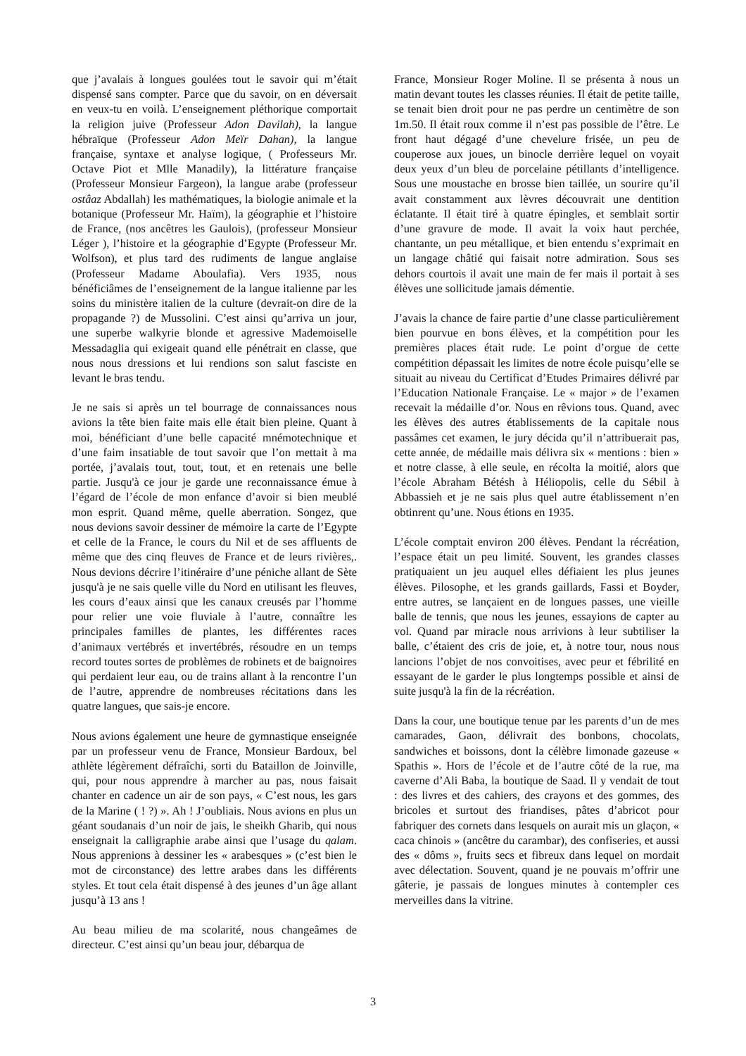que j’avalais à longues goulées tout le savoir qui m’était dispensé sans compter. Parce que du savoir, on en déversait en veux-tu en voilà. L’enseignement pléthorique comportait la religion juive (Professeur Adon Davilah), la langue hébraïque (Professeur Adon Meïr Dahan), la langue française, syntaxe et analyse logique, ( Professeurs Mr. Octave Piot et Mlle Manadily), la littérature française (Professeur Monsieur Fargeon), la langue arabe (professeur ostâaz Abdallah) les mathématiques, la biologie animale et la botanique (Professeur Mr. Haïm), la géographie et l’histoire de France, (nos ancêtres les Gaulois), (professeur Monsieur Léger ), l’histoire et la géographie d’Egypte (Professeur Mr. Wolfson), et plus tard des rudiments de langue anglaise (Professeur Madame Aboulafia). Vers 1935, nous bénéficiâmes de l’enseignement de la langue italienne par les soins du ministère italien de la culture (devrait-on dire de la propagande ?) de Mussolini. C’est ainsi qu’arriva un jour, une superbe walkyrie blonde et agressive Mademoiselle Messadaglia qui exigeait quand elle pénétrait en classe, que nous nous dressions et lui rendions son salut fasciste en levant le bras tendu.
Je ne sais si après un tel bourrage de connaissances nous avions la tête bien faite mais elle était bien pleine. Quant à moi, bénéficiant d’une belle capacité mnémotechnique et d’une faim insatiable de tout savoir que l’on mettait à ma portée, j’avalais tout, tout, tout, et en retenais une belle partie. Jusqu'à ce jour je garde une reconnaissance émue à l’égard de l’école de mon enfance d’avoir si bien meublé mon esprit. Quand même, quelle aberration. Songez, que nous devions savoir dessiner de mémoire la carte de l’Egypte et celle de la France, le cours du Nil et de ses affluents de même que des cinq fleuves de France et de leurs rivières,. Nous devions décrire l’itinéraire d’une péniche allant de Sète jusqu'à je ne sais quelle ville du Nord en utilisant les fleuves, les cours d’eaux ainsi que les canaux creusés par l’homme pour relier une voie fluviale à l’autre, connaître les principales familles de plantes, les différentes races d’animaux vertébrés et invertébrés, résoudre en un temps record toutes sortes de problèmes de robinets et de baignoires qui perdaient leur eau, ou de trains allant à la rencontre l’un de l’autre, apprendre de nombreuses récitations dans les quatre langues, que sais-je encore.
Nous avions également une heure de gymnastique enseignée par un professeur venu de France, Monsieur Bardoux, bel athlète légèrement défraîchi, sorti du Bataillon de Joinville, qui, pour nous apprendre à marcher au pas, nous faisait chanter en cadence un air de son pays, « C’est nous, les gars de la Marine ( ! ?) ». Ah ! J’oubliais. Nous avions en plus un géant soudanais d’un noir de jais, le sheikh Gharib, qui nous enseignait la calligraphie arabe ainsi que l’usage du qalam. Nous apprenions à dessiner les « arabesques » (c’est bien le mot de circonstance) des lettre arabes dans les différents styles. Et tout cela était dispensé à des jeunes d’un âge allant jusqu’à 13 ans !
Au beau milieu de ma scolarité, nous changeâmes de directeur. C’est ainsi qu’un beau jour, débarqua de
France, Monsieur Roger Moline. Il se présenta à nous un matin devant toutes les classes réunies. Il était de petite taille, se tenait bien droit pour ne pas perdre un centimètre de son 1m.50. Il était roux comme il n’est pas possible de l’être. Le front haut dégagé d’une chevelure frisée, un peu de couperose aux joues, un binocle derrière lequel on voyait deux yeux d’un bleu de porcelaine pétillants d’intelligence. Sous une moustache en brosse bien taillée, un sourire qu’il avait constamment aux lèvres découvrait une dentition éclatante. Il était tiré à quatre épingles, et semblait sortir d’une gravure de mode. Il avait la voix haut perchée, chantante, un peu métallique, et bien entendu s’exprimait en un langage châtié qui faisait notre admiration. Sous ses dehors courtois il avait une main de fer mais il portait à ses élèves une sollicitude jamais démentie.
J’avais la chance de faire partie d’une classe particulièrement bien pourvue en bons élèves, et la compétition pour les premières places était rude. Le point d’orgue de cette compétition dépassait les limites de notre école puisqu’elle se situait au niveau du Certificat d’Etudes Primaires délivré par l’Education Nationale Française. Le « major » de l’examen recevait la médaille d’or. Nous en rêvions tous. Quand, avec les élèves des autres établissements de la capitale nous passâmes cet examen, le jury décida qu’il n’attribuerait pas, cette année, de médaille mais délivra six « mentions : bien » et notre classe, à elle seule, en récolta la moitié, alors que l’école Abraham Bétésh à Héliopolis, celle du Sébil à Abbassieh et je ne sais plus quel autre établissement n’en obtinrent qu’une. Nous étions en 1935.
L’école comptait environ 200 élèves. Pendant la récréation, l’espace était un peu limité. Souvent, les grandes classes pratiquaient un jeu auquel elles défiaient les plus jeunes élèves. Pilosophe, et les grands gaillards, Fassi et Boyder, entre autres, se lançaient en de longues passes, une vieille balle de tennis, que nous les jeunes, essayions de capter au vol. Quand par miracle nous arrivions à leur subtiliser la balle, c’étaient des cris de joie, et, à notre tour, nous nous lancions l’objet de nos convoitises, avec peur et fébrilité en essayant de le garder le plus longtemps possible et ainsi de suite jusqu'à la fin de la récréation.
Dans la cour, une boutique tenue par les parents d’un de mes camarades, Gaon, délivrait des bonbons, chocolats, sandwiches et boissons, dont la célèbre limonade gazeuse « Spathis ». Hors de l’école et de l’autre côté de la rue, ma caverne d’Ali Baba, la boutique de Saad. Il y vendait de tout : des livres et des cahiers, des crayons et des gommes, des bricoles et surtout des friandises, pâtes d’abricot pour fabriquer des cornets dans lesquels on aurait mis un glaçon, « caca chinois » (ancêtre du carambar), des confiseries, et aussi des « dôms », fruits secs et fibreux dans lequel on mordait avec délectation. Souvent, quand je ne pouvais m’offrir une gâterie, je passais de longues minutes à contempler ces merveilles dans la vitrine.
3